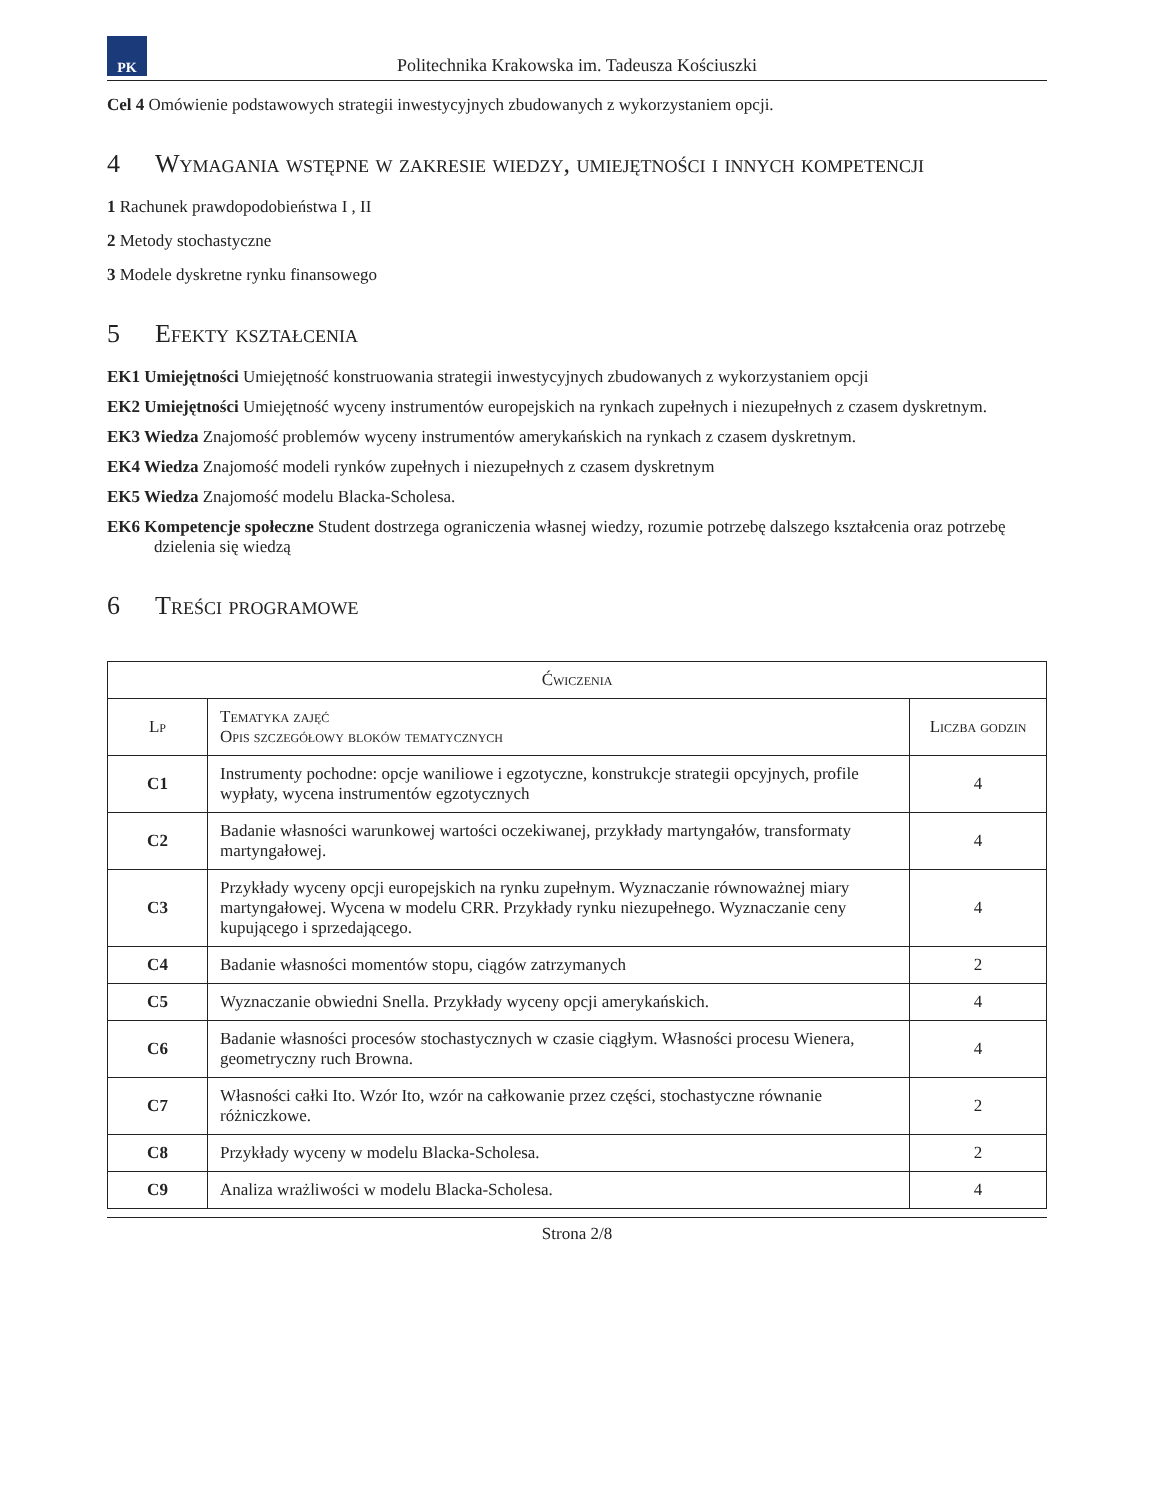PK
Politechnika Krakowska im. Tadeusza Kościuszki
Cel 4 Omówienie podstawowych strategii inwestycyjnych zbudowanych z wykorzystaniem opcji.
4 Wymagania wstępne w zakresie wiedzy, umiejętności i innych kompetencji
1 Rachunek prawdopodobieństwa I , II
2 Metody stochastyczne
3 Modele dyskretne rynku finansowego
5 Efekty kształcenia
EK1 Umiejętności Umiejętność konstruowania strategii inwestycyjnych zbudowanych z wykorzystaniem opcji
EK2 Umiejętności Umiejętność wyceny instrumentów europejskich na rynkach zupełnych i niezupełnych z czasem dyskretnym.
EK3 Wiedza Znajomość problemów wyceny instrumentów amerykańskich na rynkach z czasem dyskretnym.
EK4 Wiedza Znajomość modeli rynków zupełnych i niezupełnych z czasem dyskretnym
EK5 Wiedza Znajomość modelu Blacka-Scholesa.
EK6 Kompetencje społeczne Student dostrzega ograniczenia własnej wiedzy, rozumie potrzebę dalszego kształcenia oraz potrzebę dzielenia się wiedzą
6 Treści programowe
| Ćwiczenia | | |
| --- | --- | --- |
| Lp | Tematyka zajęć Opis szczegółowy bloków tematycznych | Liczba godzin |
| C1 | Instrumenty pochodne: opcje waniliowe i egzotyczne, konstrukcje strategii opcyjnych, profile wypłaty, wycena instrumentów egzotycznych | 4 |
| C2 | Badanie własności warunkowej wartości oczekiwanej, przykłady martyngałów, transformaty martyngałowej. | 4 |
| C3 | Przykłady wyceny opcji europejskich na rynku zupełnym. Wyznaczanie równoważnej miary martyngałowej. Wycena w modelu CRR. Przykłady rynku niezupełnego. Wyznaczanie ceny kupującego i sprzedającego. | 4 |
| C4 | Badanie własności momentów stopu, ciągów zatrzymanych | 2 |
| C5 | Wyznaczanie obwiedni Snella. Przykłady wyceny opcji amerykańskich. | 4 |
| C6 | Badanie własności procesów stochastycznych w czasie ciągłym. Własności procesu Wienera, geometryczny ruch Browna. | 4 |
| C7 | Własności całki Ito. Wzór Ito, wzór na całkowanie przez części, stochastyczne równanie różniczkowe. | 2 |
| C8 | Przykłady wyceny w modelu Blacka-Scholesa. | 2 |
| C9 | Analiza wrażliwości w modelu Blacka-Scholesa. | 4 |
Strona 2/8